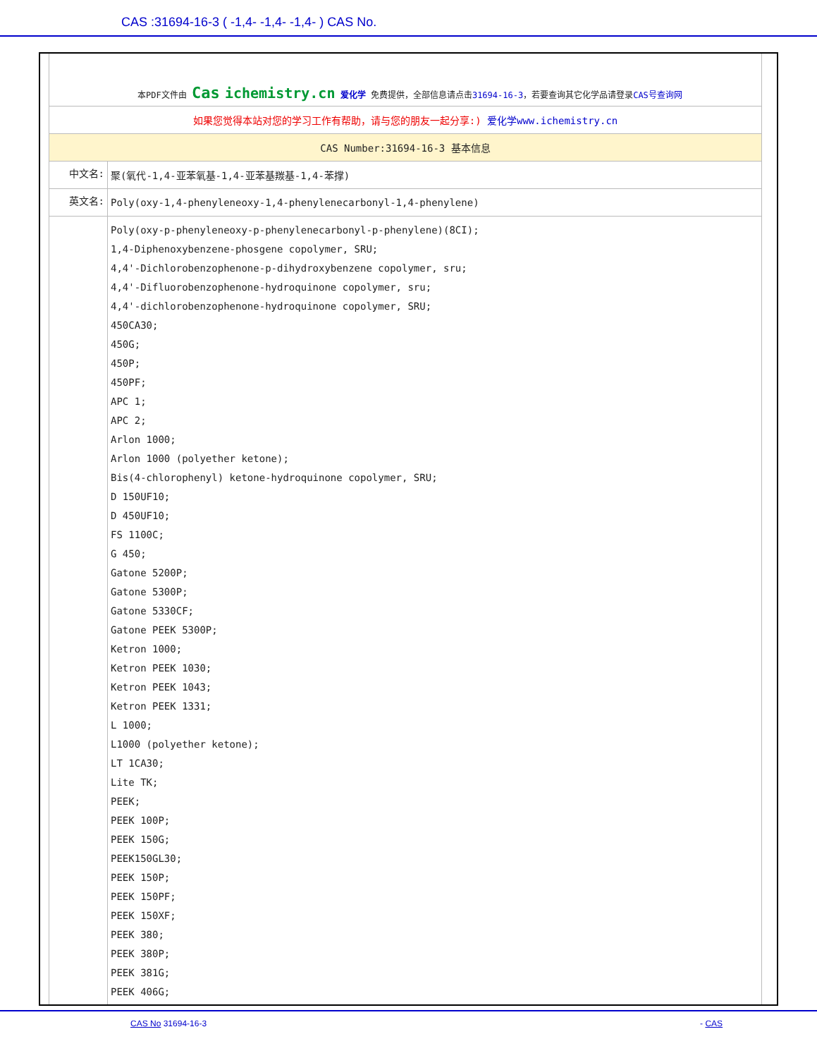CAS :31694-16-3 ( -1,4- -1,4- -1,4- ) CAS No.
| 本PDF文件由 Cas ichemistry.cn 爱化学 免费提供，全部信息请点击 31694-16-3 ，若要查询其它化学品请登录 CAS号查询网 | |
| 如果您觉得本站对您的学习工作有帮助，请与您的朋友一起分享:) 爱化学www.ichemistry.cn | |
| CAS Number:31694-16-3 基本信息 | |
| 中文名: | 聚(氧代-1,4-亚苯氧基-1,4-亚苯基羰基-1,4-苯撑) |
| 英文名: | Poly(oxy-1,4-phenyleneoxy-1,4-phenylenecarbonyl-1,4-phenylene) |
| | Poly(oxy-p-phenyleneoxy-p-phenylenecarbonyl-p-phenylene)(8CI); 1,4-Diphenoxybenzene-phosgene copolymer, SRU; 4,4'-Dichlorobenzophenone-p-dihydroxybenzene copolymer, sru; 4,4'-Difluorobenzophenone-hydroquinone copolymer, sru; 4,4'-dichlorobenzophenone-hydroquinone copolymer, SRU; 450CA30; 450G; 450P; 450PF; APC 1; APC 2; Arlon 1000; Arlon 1000 (polyether ketone); Bis(4-chlorophenyl) ketone-hydroquinone copolymer, SRU; D 150UF10; D 450UF10; FS 1100C; G 450; Gatone 5200P; Gatone 5300P; Gatone 5330CF; Gatone PEEK 5300P; Ketron 1000; Ketron PEEK 1030; Ketron PEEK 1043; Ketron PEEK 1331; L 1000; L1000 (polyether ketone); LT 1CA30; Lite TK; PEEK; PEEK 100P; PEEK 150G; PEEK150GL30; PEEK 150P; PEEK 150PF; PEEK 150XF; PEEK 380; PEEK 380P; PEEK 381G; PEEK 406G; |
CAS No 31694-16-3 - CAS